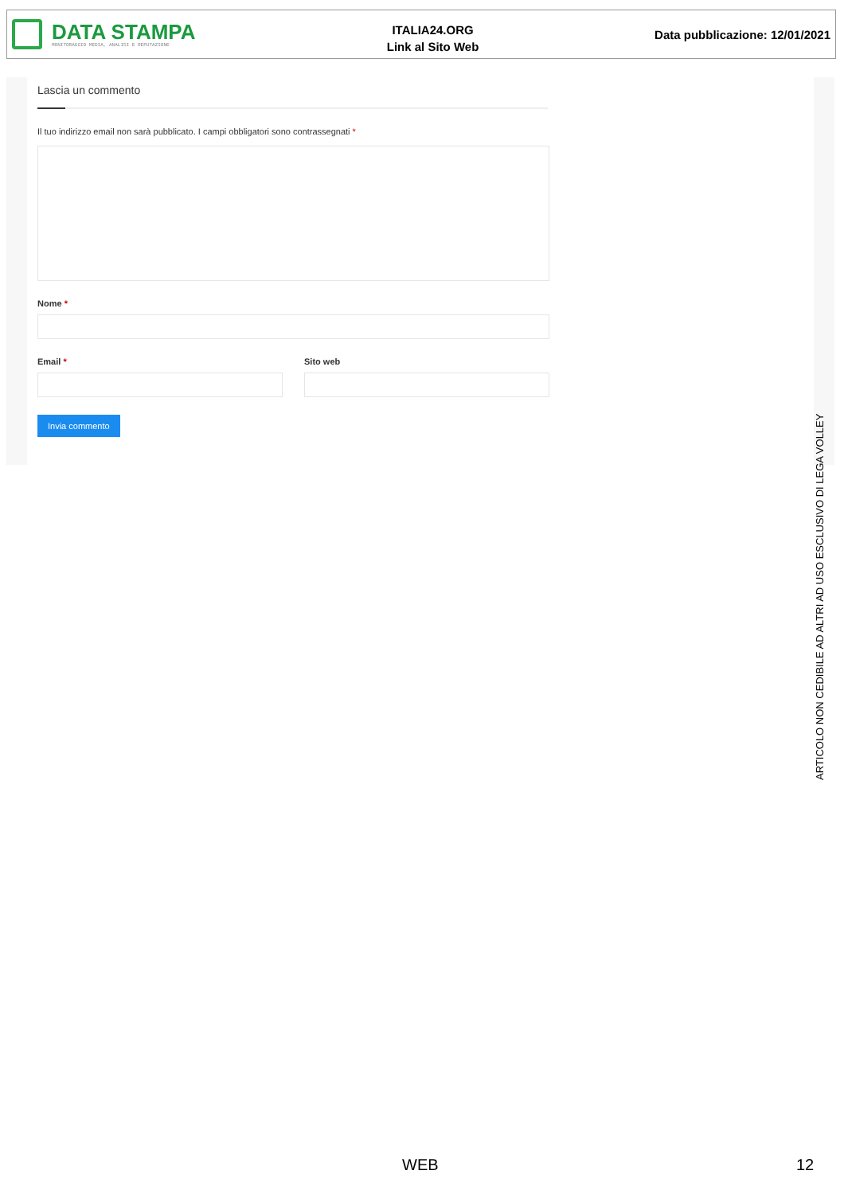DATA STAMPA
MONITORAGGIO MEDIA, ANALISI E REPUTAZIONE
ITALIA24.ORG
Link al Sito Web
Data pubblicazione: 12/01/2021
Lascia un commento
Il tuo indirizzo email non sarà pubblicato. I campi obbligatori sono contrassegnati *
Nome *
Email * Sito web
Invia commento
ARTICOLO NON CEDIBILE AD ALTRI AD USO ESCLUSIVO DI LEGA VOLLEY
WEB 12